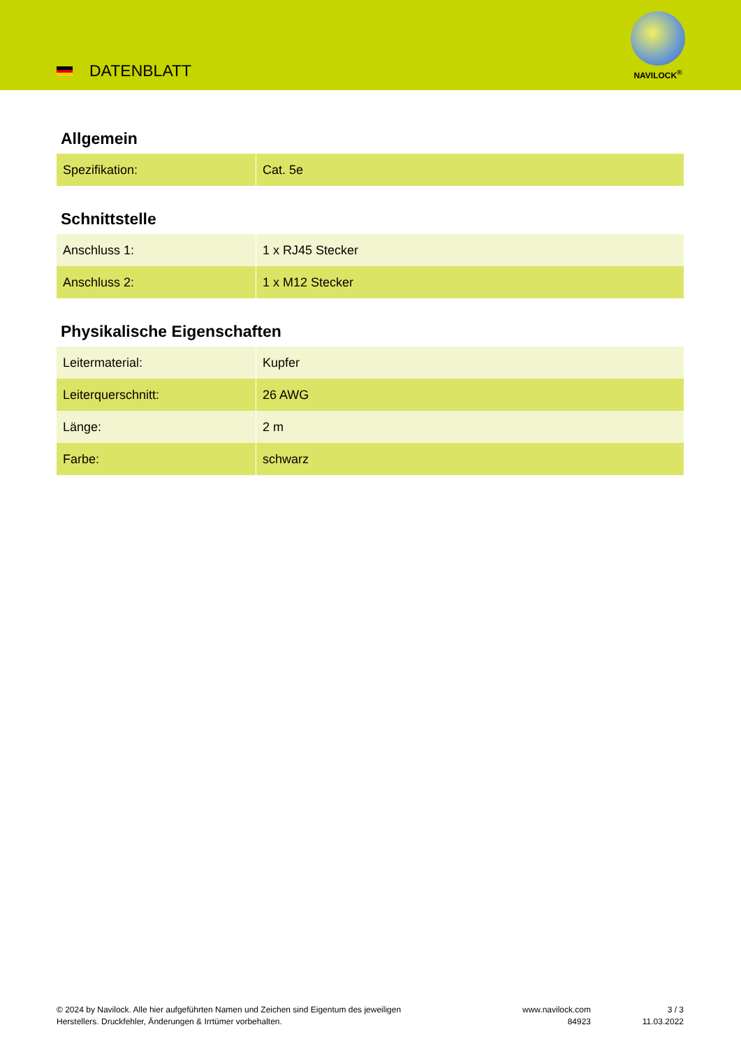DATENBLATT
NAVILOCK<sup>®</sup>
Allgemein
| Spezifikation: | Cat. 5e |
Schnittstelle
| Anschluss 1: | 1 x RJ45 Stecker |
| Anschluss 2: | 1 x M12 Stecker |
Physikalische Eigenschaften
| Leitermaterial: | Kupfer |
| Leiterquerschnitt: | 26 AWG |
| Länge: | 2 m |
| Farbe: | schwarz |
© 2024 by Navilock. Alle hier aufgeführten Namen und Zeichen sind Eigentum des jeweiligen
Herstellers. Druckfehler, Änderungen & Irrtümer vorbehalten.
www.navilock.com
84923
3 / 3
11.03.2022